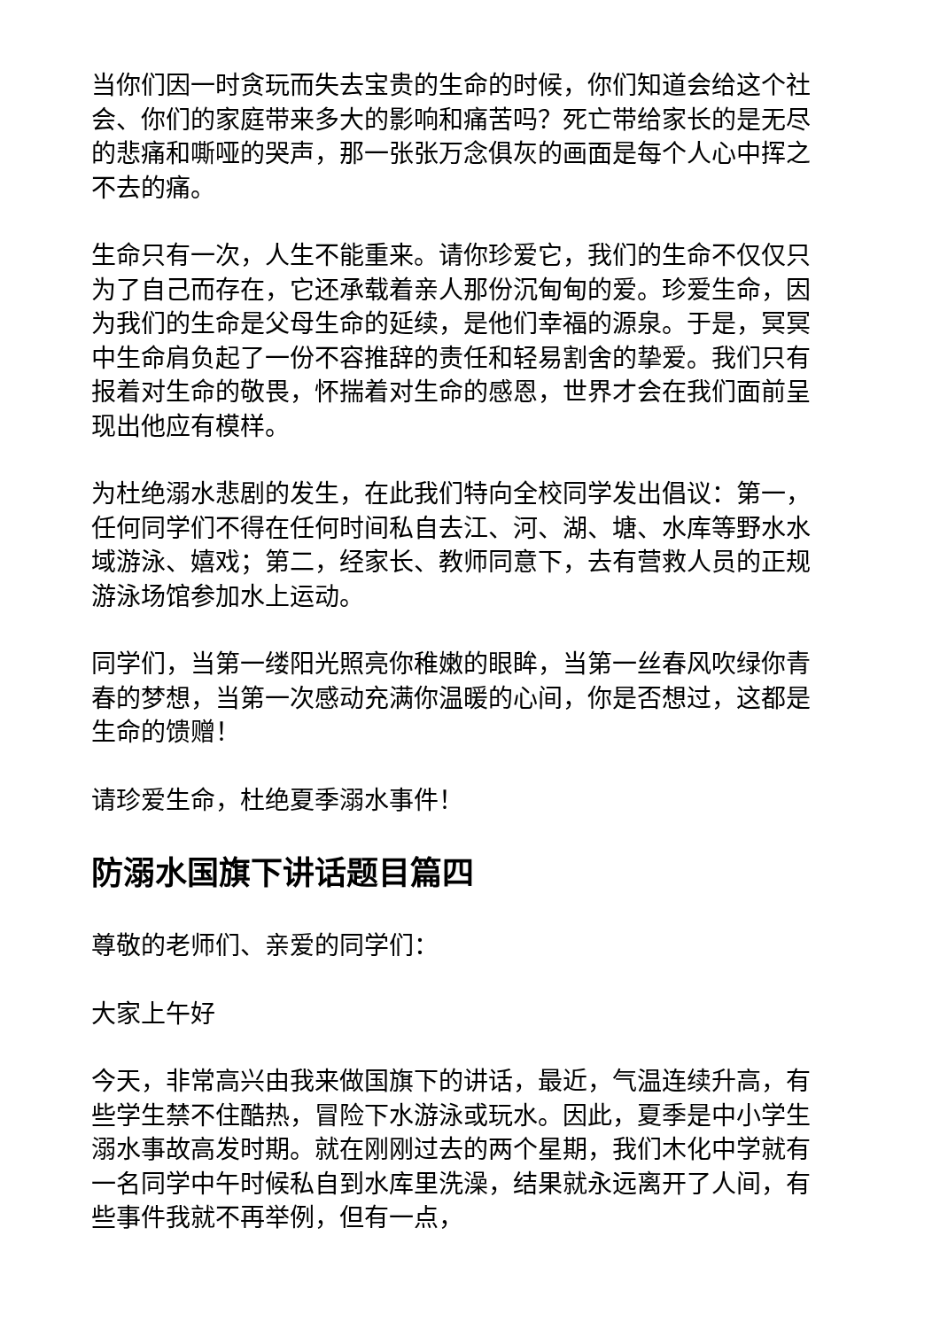当你们因一时贪玩而失去宝贵的生命的时候，你们知道会给这个社会、你们的家庭带来多大的影响和痛苦吗？死亡带给家长的是无尽的悲痛和嘶哑的哭声，那一张张万念俱灰的画面是每个人心中挥之不去的痛。
生命只有一次，人生不能重来。请你珍爱它，我们的生命不仅仅只为了自己而存在，它还承载着亲人那份沉甸甸的爱。珍爱生命，因为我们的生命是父母生命的延续，是他们幸福的源泉。于是，冥冥中生命肩负起了一份不容推辞的责任和轻易割舍的挚爱。我们只有报着对生命的敬畏，怀揣着对生命的感恩，世界才会在我们面前呈现出他应有模样。
为杜绝溺水悲剧的发生，在此我们特向全校同学发出倡议：第一，任何同学们不得在任何时间私自去江、河、湖、塘、水库等野水水域游泳、嬉戏；第二，经家长、教师同意下，去有营救人员的正规游泳场馆参加水上运动。
同学们，当第一缕阳光照亮你稚嫩的眼眸，当第一丝春风吹绿你青春的梦想，当第一次感动充满你温暖的心间，你是否想过，这都是生命的馈赠！
请珍爱生命，杜绝夏季溺水事件！
防溺水国旗下讲话题目篇四
尊敬的老师们、亲爱的同学们：
大家上午好
今天，非常高兴由我来做国旗下的讲话，最近，气温连续升高，有些学生禁不住酷热，冒险下水游泳或玩水。因此，夏季是中小学生溺水事故高发时期。就在刚刚过去的两个星期，我们木化中学就有一名同学中午时候私自到水库里洗澡，结果就永远离开了人间，有些事件我就不再举例，但有一点，